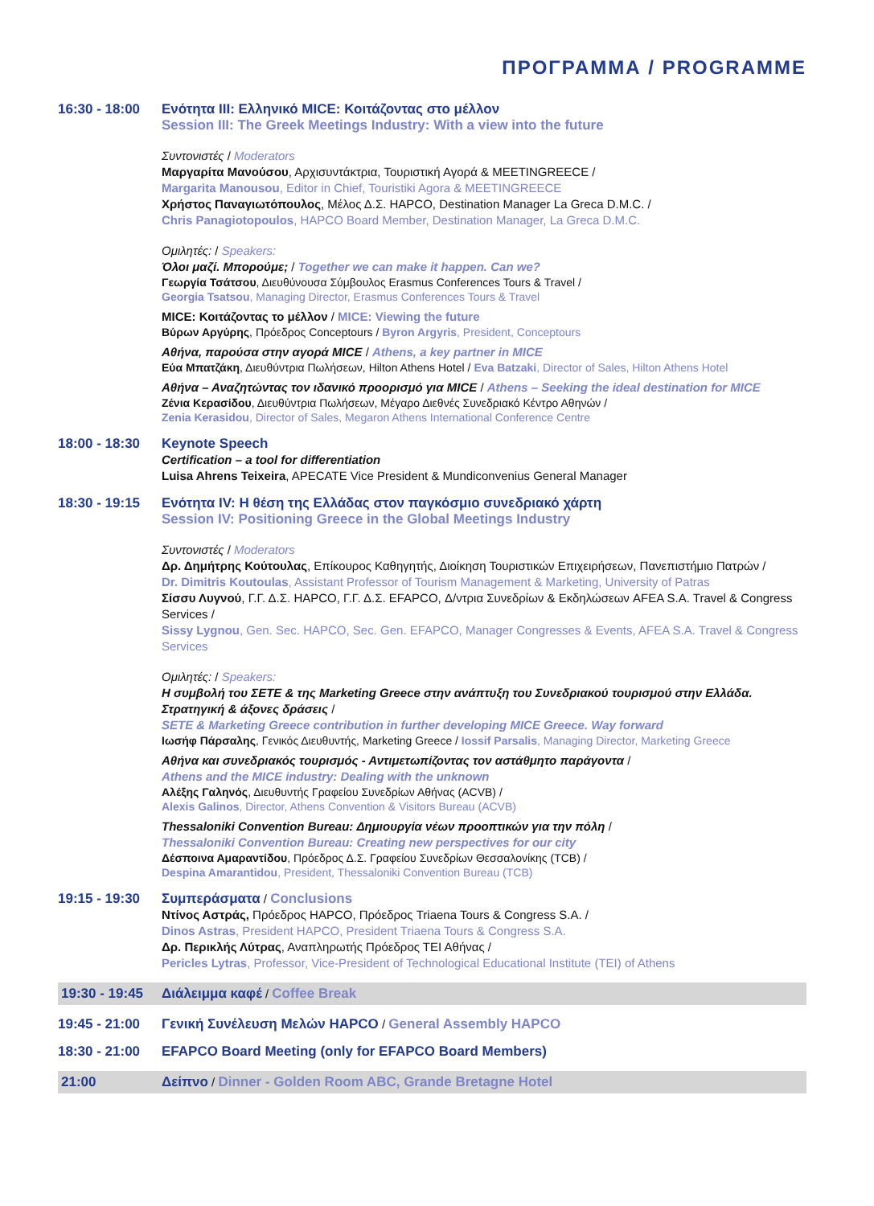ΠΡΟΓΡΑΜΜΑ / PROGRAMME
16:30 - 18:00
Ενότητα ΙΙΙ: Ελληνικό MICE: Κοιτάζοντας στο μέλλον
Session III: The Greek Meetings Industry: With a view into the future
Συντονιστές / Moderators
Μαργαρίτα Μανούσου, Αρχισυντάκτρια, Τουριστική Αγορά & MEETINGREECE /
Margarita Manousou, Editor in Chief, Touristiki Agora & MEETINGREECE
Χρήστος Παναγιωτόπουλος, Μέλος Δ.Σ. HAPCO, Destination Manager La Greca D.M.C. /
Chris Panagiotopoulos, HAPCO Board Member, Destination Manager, La Greca D.M.C.
Ομιλητές: / Speakers:
Όλοι μαζί. Μπορούμε; / Together we can make it happen. Can we?
Γεωργία Τσάτσου, Διευθύνουσα Σύμβουλος Erasmus Conferences Tours & Travel /
Georgia Tsatsou, Managing Director, Erasmus Conferences Tours & Travel
MICE: Κοιτάζοντας το μέλλον / MICE: Viewing the future
Βύρων Αργύρης, Πρόεδρος Conceptours / Byron Argyris, President, Conceptours
Αθήνα, παρούσα στην αγορά MICE / Athens, a key partner in MICE
Εύα Μπατζάκη, Διευθύντρια Πωλήσεων, Hilton Athens Hotel / Eva Batzaki, Director of Sales, Hilton Athens Hotel
Αθήνα – Αναζητώντας τον ιδανικό προορισμό για MICE / Athens – Seeking the ideal destination for MICE
Ζένια Κερασίδου, Διευθύντρια Πωλήσεων, Μέγαρο Διεθνές Συνεδριακό Κέντρο Αθηνών /
Zenia Kerasidou, Director of Sales, Megaron Athens International Conference Centre
18:00 - 18:30
Keynote Speech
Certification – a tool for differentiation
Luisa Ahrens Teixeira, APECATE Vice President & Mundiconvenius General Manager
18:30 - 19:15
Ενότητα ΙV: Η θέση της Ελλάδας στον παγκόσμιο συνεδριακό χάρτη
Session IV: Positioning Greece in the Global Meetings Industry
Συντονιστές / Moderators
Δρ. Δημήτρης Κούτουλας, Επίκουρος Καθηγητής, Διοίκηση Τουριστικών Επιχειρήσεων, Πανεπιστήμιο Πατρών /
Dr. Dimitris Koutoulas, Assistant Professor of Tourism Management & Marketing, University of Patras
Σίσσυ Λυγνού, Γ.Γ. Δ.Σ. HAPCO, Γ.Γ. Δ.Σ. EFAPCO, Δ/ντρια Συνεδρίων & Εκδηλώσεων AFEA S.A. Travel & Congress Services /
Sissy Lygnou, Gen. Sec. HAPCO, Sec. Gen. EFAPCO, Manager Congresses & Events, AFEA S.A. Travel & Congress Services
Ομιλητές: / Speakers:
Η συμβολή του ΣΕΤΕ & της Marketing Greece στην ανάπτυξη του Συνεδριακού τουρισμού στην Ελλάδα. Στρατηγική & άξονες δράσεις /
SETE & Marketing Greece contribution in further developing MICE Greece. Way forward
Ιωσήφ Πάρσαλης, Γενικός Διευθυντής, Marketing Greece / Iossif Parsalis, Managing Director, Marketing Greece
Αθήνα και συνεδριακός τουρισμός - Αντιμετωπίζοντας τον αστάθμητο παράγοντα /
Athens and the MICE industry: Dealing with the unknown
Αλέξης Γαληνός, Διευθυντής Γραφείου Συνεδρίων Αθήνας (ACVB) /
Alexis Galinos, Director, Athens Convention & Visitors Bureau (ACVB)
Thessaloniki Convention Bureau: Δημιουργία νέων προοπτικών για την πόλη /
Thessaloniki Convention Bureau: Creating new perspectives for our city
Δέσποινα Αμαραντίδου, Πρόεδρος Δ.Σ. Γραφείου Συνεδρίων Θεσσαλονίκης (TCB) /
Despina Amarantidou, President, Thessaloniki Convention Bureau (TCB)
19:15 - 19:30
Συμπεράσματα / Conclusions
Ντίνος Αστράς, Πρόεδρος HAPCO, Πρόεδρος Triaena Tours & Congress S.A. /
Dinos Astras, President HAPCO, President Triaena Tours & Congress S.A.
Δρ. Περικλής Λύτρας, Αναπληρωτής Πρόεδρος ΤΕΙ Αθήνας /
Pericles Lytras, Professor, Vice-President of Technological Educational Institute (TEI) of Athens
19:30 - 19:45
Διάλειμμα καφέ / Coffee Break
19:45 - 21:00
Γενική Συνέλευση Μελών HAPCO / General Assembly HAPCO
18:30 - 21:00
EFAPCO Board Meeting (only for EFAPCO Board Members)
21:00
Δείπνο / Dinner - Golden Room ABC, Grande Bretagne Hotel